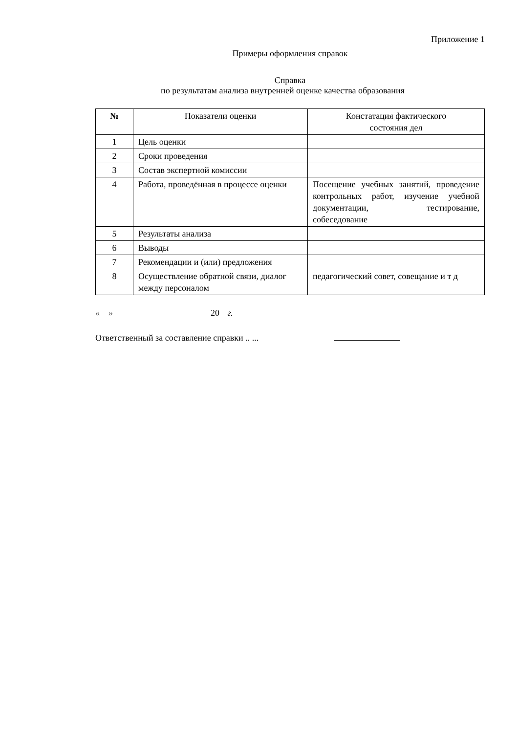Приложение 1
Примеры оформления справок
Справка
по результатам анализа внутренней оценке качества образования
| № | Показатели оценки | Констатация фактического состояния дел |
| --- | --- | --- |
| 1 | Цель оценки | |
| 2 | Сроки проведения | |
| 3 | Состав экспертной комиссии | |
| 4 | Работа, проведённая в процессе оценки | Посещение учебных занятий, проведение контрольных работ, изучение учебной документации, тестирование, собеседование |
| 5 | Результаты анализа | |
| 6 | Выводы | |
| 7 | Рекомендации и (или) предложения | |
| 8 | Осуществление обратной связи, диалог между персоналом | педагогический совет, совещание и т д |
« » 20 г.
Ответственный за составление справки .. ...